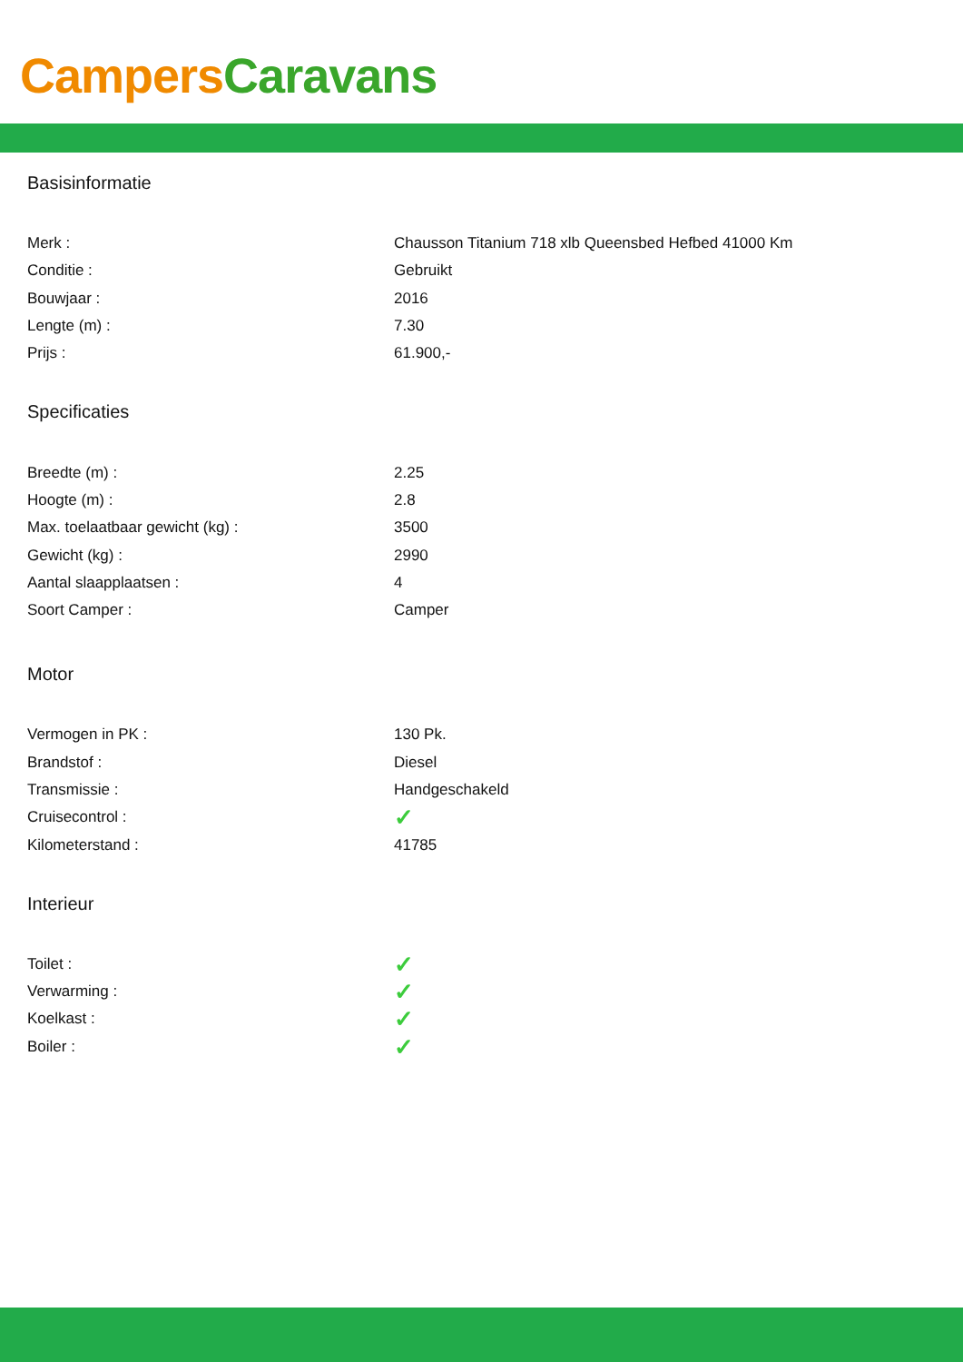Campers Caravans
Basisinformatie
| Merk : | Chausson Titanium 718 xlb Queensbed Hefbed 41000 Km |
| Conditie : | Gebruikt |
| Bouwjaar : | 2016 |
| Lengte (m) : | 7.30 |
| Prijs : | 61.900,- |
Specificaties
| Breedte (m) : | 2.25 |
| Hoogte (m) : | 2.8 |
| Max. toelaatbaar gewicht (kg) : | 3500 |
| Gewicht (kg) : | 2990 |
| Aantal slaapplaatsen : | 4 |
| Soort Camper : | Camper |
Motor
| Vermogen in PK : | 130 Pk. |
| Brandstof : | Diesel |
| Transmissie : | Handgeschakeld |
| Cruisecontrol : | ✓ |
| Kilometerstand : | 41785 |
Interieur
| Toilet : | ✓ |
| Verwarming : | ✓ |
| Koelkast : | ✓ |
| Boiler : | ✓ |